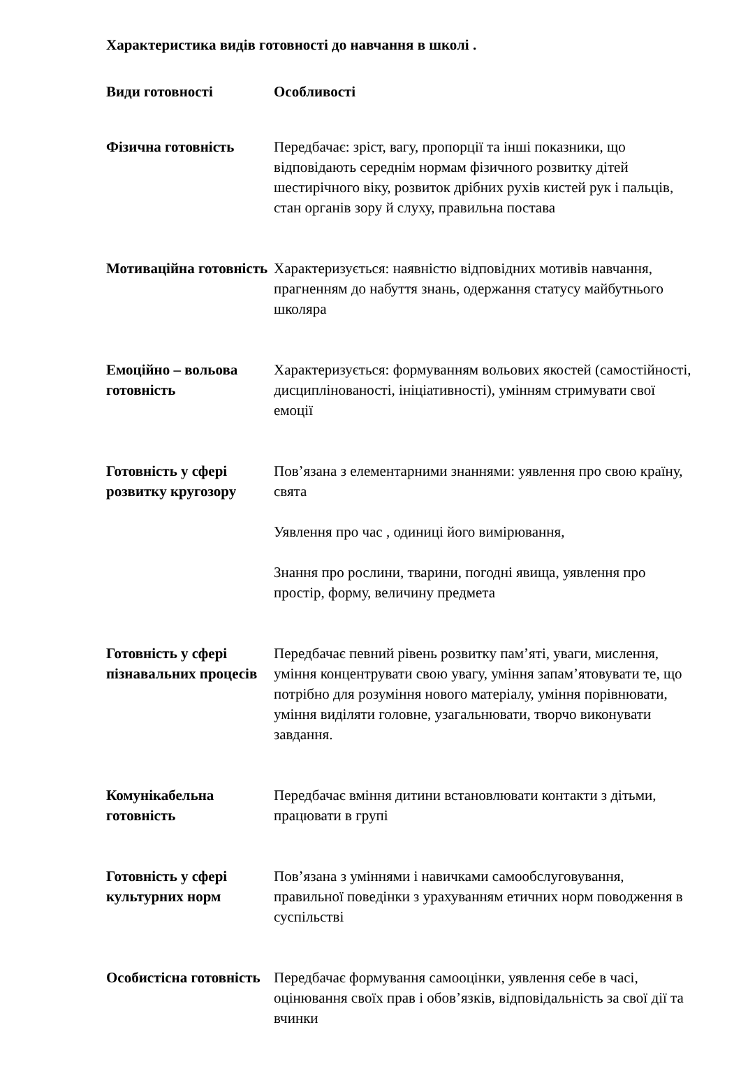Характеристика видів готовності до навчання в школі .
| Види готовності | Особливості |
| --- | --- |
| Фізична готовність | Передбачає: зріст, вагу, пропорції та інші показники, що відповідають середнім нормам фізичного розвитку дітей шестирічного віку, розвиток дрібних рухів кистей рук і пальців, стан органів зору й слуху, правильна постава |
| Мотиваційна готовність | Характеризується: наявністю відповідних мотивів навчання, прагненням до набуття знань, одержання статусу майбутнього школяра |
| Емоційно – вольова готовність | Характеризується: формуванням вольових якостей (самостійності, дисциплінованості, ініціативності), умінням стримувати свої емоції |
| Готовність у сфері розвитку кругозору | Пов’язана з елементарними знаннями: уявлення про свою країну, свята Уявлення про час , одиниці його вимірювання, Знання про рослини, тварини, погодні явища, уявлення про простір, форму, величину предмета |
| Готовність у сфері пізнавальних процесів | Передбачає певний рівень розвитку пам’яті, уваги, мислення, уміння концентрувати свою увагу, уміння запам’ятовувати те, що потрібно для розуміння нового матеріалу, уміння порівнювати, уміння виділяти головне, узагальнювати, творчо виконувати завдання. |
| Комунікабельна готовність | Передбачає вміння дитини встановлювати контакти з дітьми, працювати в групі |
| Готовність у сфері культурних норм | Пов’язана з уміннями і навичками самообслуговування, правильної поведінки з урахуванням етичних норм поводження в суспільстві |
| Особистісна готовність | Передбачає формування самооцінки, уявлення себе в часі, оцінювання своїх прав і обов’язків, відповідальність за свої дії та вчинки |